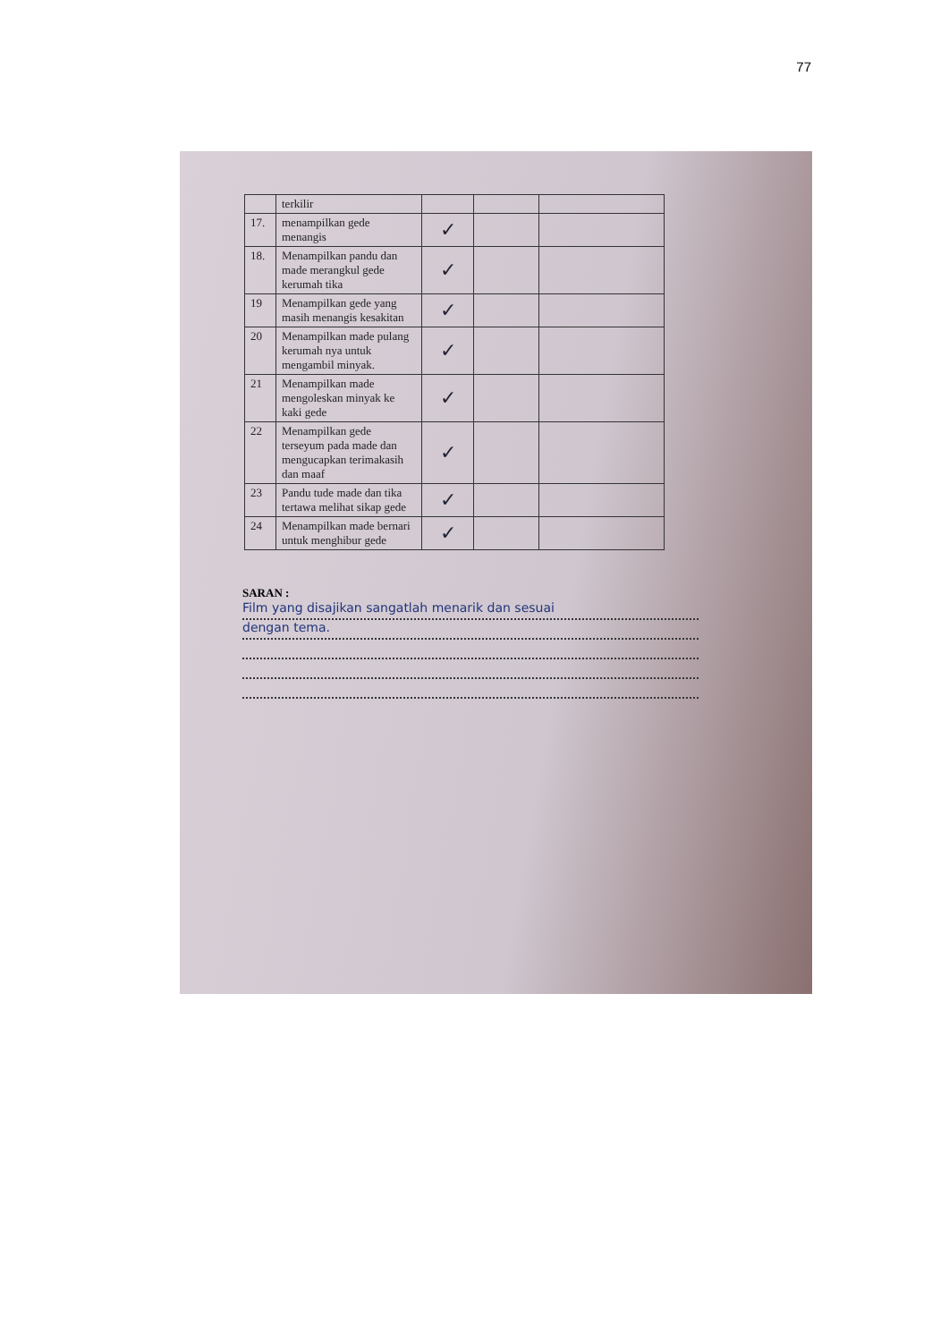77
| | terkilir | | | |
| 17. | menampilkan gede menangis | ✓ | | |
| 18. | Menampilkan pandu dan made merangkul gede kerumah tika | ✓ | | |
| 19 | Menampilkan gede yang masih menangis kesakitan | ✓ | | |
| 20 | Menampilkan made pulang kerumah nya untuk mengambil minyak. | ✓ | | |
| 21 | Menampilkan made mengoleskan minyak ke kaki gede | ✓ | | |
| 22 | Menampilkan gede terseyum pada made dan mengucapkan terimakasih dan maaf | ✓ | | |
| 23 | Pandu tude made dan tika tertawa melihat sikap gede | ✓ | | |
| 24 | Menampilkan made bernari untuk menghibur gede | ✓ | | |
SARAN :
Film yang disajikan sangatlah menarik dan sesuai
dengan tema.